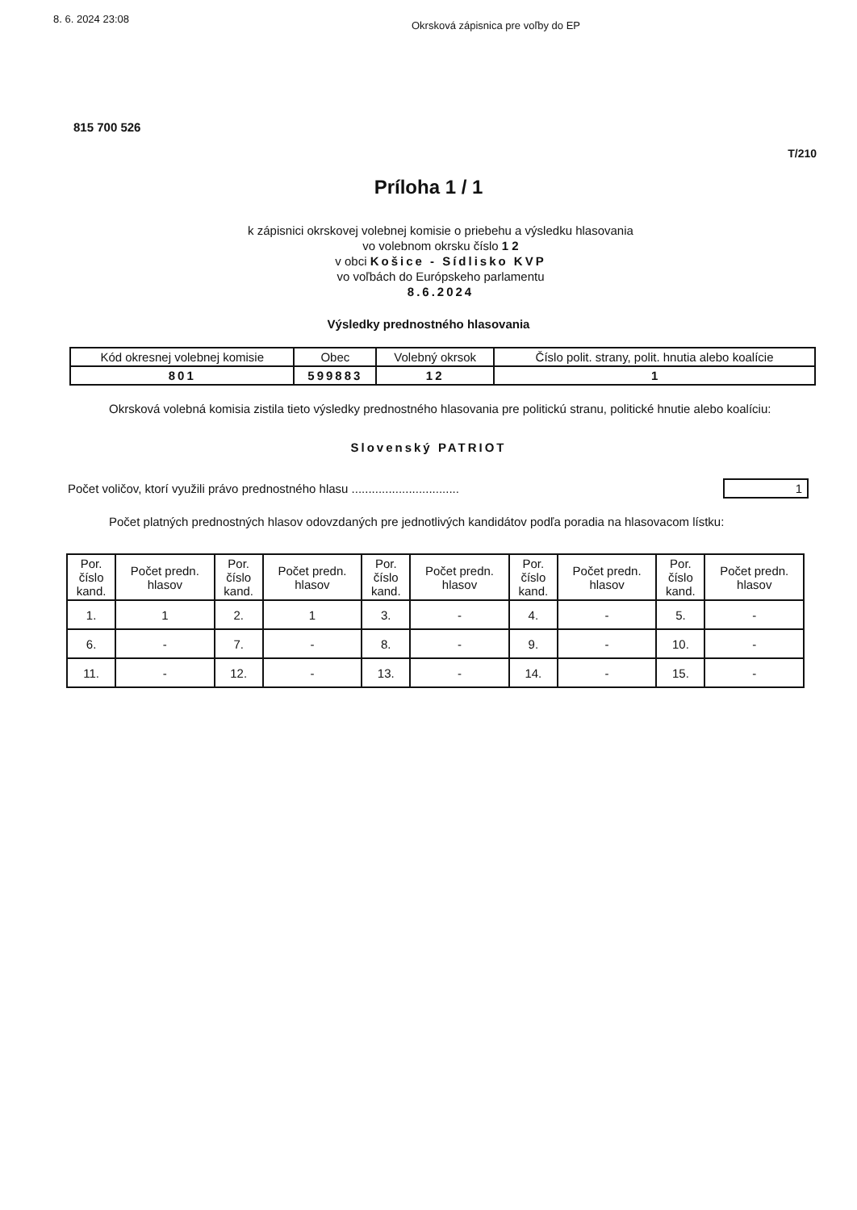8. 6. 2024 23:08 Okrsková zápisnica pre voľby do EP
815 700 526
T/210
Príloha 1 / 1
k zápisnici okrskovej volebnej komisie o priebehu a výsledku hlasovania
vo volebnom okrsku číslo 1 2
v obci Košice - Sídlisko KVP
vo voľbách do Európskeho parlamentu
8.6.2024
Výsledky prednostného hlasovania
| Kód okresnej volebnej komisie | Obec | Volebný okrsok | Číslo polit. strany, polit. hnutia alebo koalície |
| --- | --- | --- | --- |
| 801 | 599883 | 12 | 1 |
Okrsková volebná komisia zistila tieto výsledky prednostného hlasovania pre politickú stranu, politické hnutie alebo koalíciu:
Slovenský PATRIOT
Počet voličov, ktorí využili právo prednostného hlasu ................................ 1
Počet platných prednostných hlasov odovzdaných pre jednotlivých kandidátov podľa poradia na hlasovacom lístku:
| Por. číslo kand. | Počet predn. hlasov | Por. číslo kand. | Počet predn. hlasov | Por. číslo kand. | Počet predn. hlasov | Por. číslo kand. | Počet predn. hlasov | Por. číslo kand. | Počet predn. hlasov |
| --- | --- | --- | --- | --- | --- | --- | --- | --- | --- |
| 1. | 1 | 2. | 1 | 3. | - | 4. | - | 5. | - |
| 6. | - | 7. | - | 8. | - | 9. | - | 10. | - |
| 11. | - | 12. | - | 13. | - | 14. | - | 15. | - |